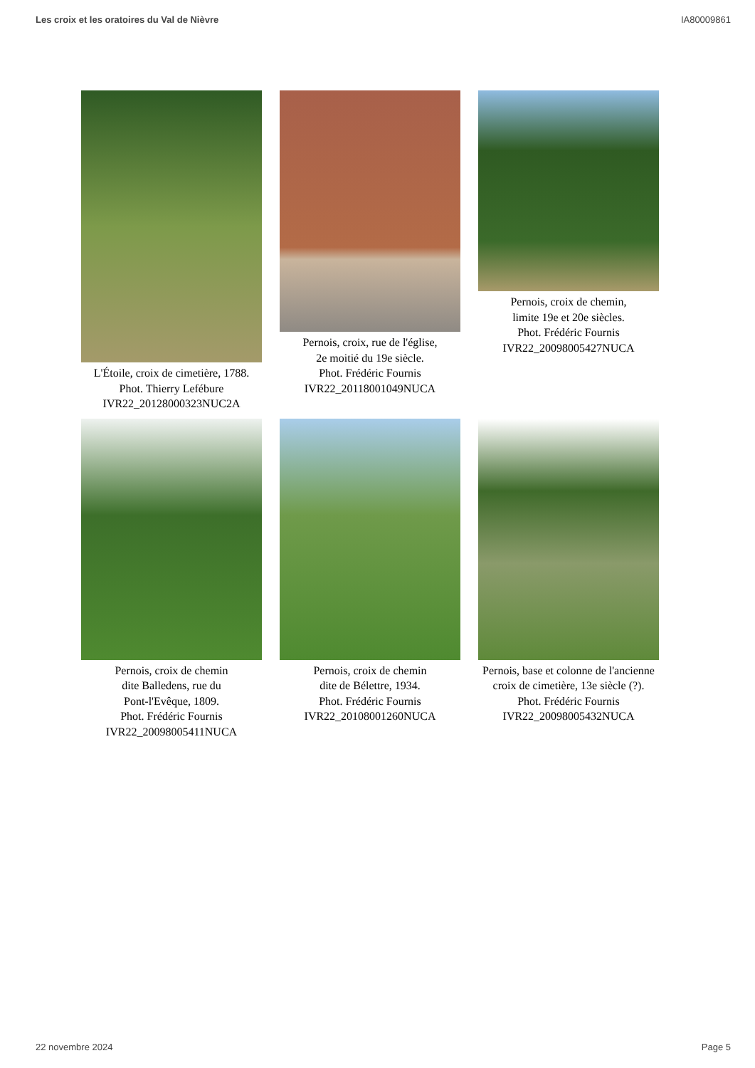Les croix et les oratoires du Val de Nièvre IA80009861
L'Étoile, croix de cimetière, 1788.
Phot. Thierry Lefébure
IVR22_20128000323NUC2A
Pernois, croix, rue de l'église,
2e moitié du 19e siècle.
Phot. Frédéric Fournis
IVR22_20118001049NUCA
Pernois, croix de chemin,
limite 19e et 20e siècles.
Phot. Frédéric Fournis
IVR22_20098005427NUCA
Pernois, croix de chemin
dite Balledens, rue du
Pont-l'Evêque, 1809.
Phot. Frédéric Fournis
IVR22_20098005411NUCA
Pernois, croix de chemin
dite de Bélettre, 1934.
Phot. Frédéric Fournis
IVR22_20108001260NUCA
Pernois, base et colonne de l'ancienne
croix de cimetière, 13e siècle (?).
Phot. Frédéric Fournis
IVR22_20098005432NUCA
22 novembre 2024 Page 5